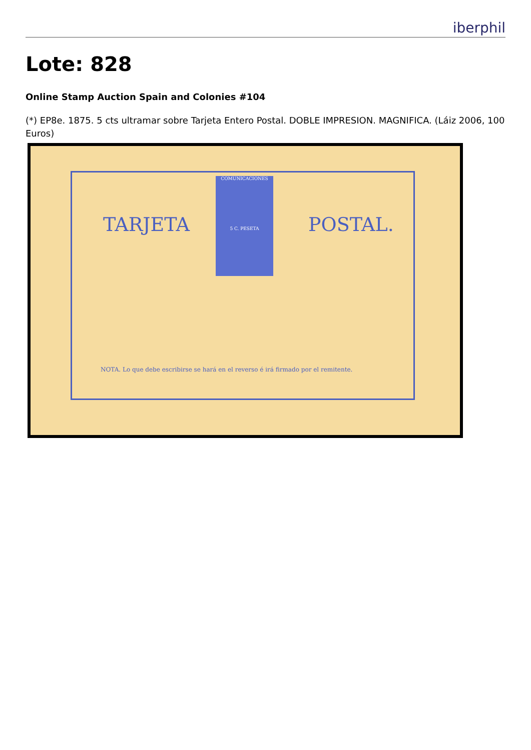iberphil
Lote: 828
Online Stamp Auction Spain and Colonies #104
(*) EP8e. 1875. 5 cts ultramar sobre Tarjeta Entero Postal. DOBLE IMPRESION. MAGNIFICA. (Láiz 2006, 100 Euros)
COMUNICACIONES
5 C. PESETA
TARJETA POSTAL.
NOTA. Lo que debe escribirse se hará en el reverso é irá firmado por el remitente.